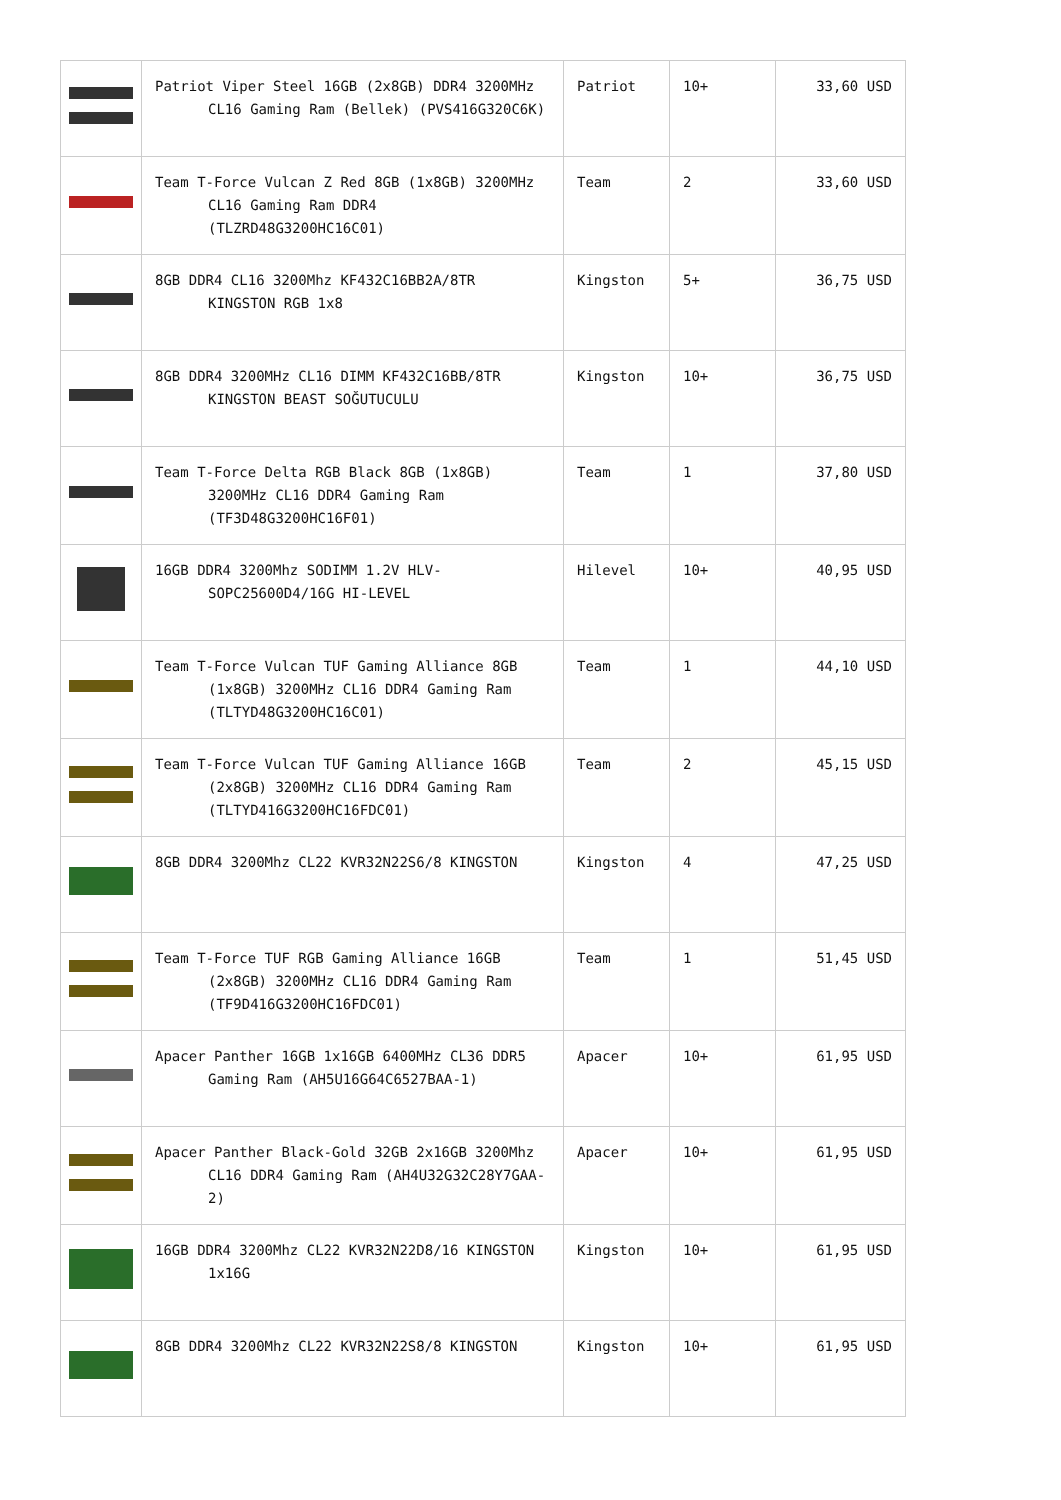| | Patriot Viper Steel 16GB (2x8GB) DDR4 3200MHz CL16 Gaming Ram (Bellek) (PVS416G320C6K) | Patriot | 10+ | 33,60 USD |
| | Team T-Force Vulcan Z Red 8GB (1x8GB) 3200MHz CL16 Gaming Ram DDR4 (TLZRD48G3200HC16C01) | Team | 2 | 33,60 USD |
| | 8GB DDR4 CL16 3200Mhz KF432C16BB2A/8TR KINGSTON RGB 1x8 | Kingston | 5+ | 36,75 USD |
| | 8GB DDR4 3200MHz CL16 DIMM KF432C16BB/8TR KINGSTON BEAST SOĞUTUCULU | Kingston | 10+ | 36,75 USD |
| | Team T-Force Delta RGB Black 8GB (1x8GB) 3200MHz CL16 DDR4 Gaming Ram (TF3D48G3200HC16F01) | Team | 1 | 37,80 USD |
| | 16GB DDR4 3200Mhz SODIMM 1.2V HLV-SOPC25600D4/16G HI-LEVEL | Hilevel | 10+ | 40,95 USD |
| | Team T-Force Vulcan TUF Gaming Alliance 8GB (1x8GB) 3200MHz CL16 DDR4 Gaming Ram (TLTYD48G3200HC16C01) | Team | 1 | 44,10 USD |
| | Team T-Force Vulcan TUF Gaming Alliance 16GB (2x8GB) 3200MHz CL16 DDR4 Gaming Ram (TLTYD416G3200HC16FDC01) | Team | 2 | 45,15 USD |
| | 8GB DDR4 3200Mhz CL22 KVR32N22S6/8 KINGSTON | Kingston | 4 | 47,25 USD |
| | Team T-Force TUF RGB Gaming Alliance 16GB (2x8GB) 3200MHz CL16 DDR4 Gaming Ram (TF9D416G3200HC16FDC01) | Team | 1 | 51,45 USD |
| | Apacer Panther 16GB 1x16GB 6400MHz CL36 DDR5 Gaming Ram (AH5U16G64C6527BAA-1) | Apacer | 10+ | 61,95 USD |
| | Apacer Panther Black-Gold 32GB 2x16GB 3200Mhz CL16 DDR4 Gaming Ram (AH4U32G32C28Y7GAA-2) | Apacer | 10+ | 61,95 USD |
| | 16GB DDR4 3200Mhz CL22 KVR32N22D8/16 KINGSTON 1x16G | Kingston | 10+ | 61,95 USD |
| | 8GB DDR4 3200Mhz CL22 KVR32N22S8/8 KINGSTON | Kingston | 10+ | 61,95 USD |